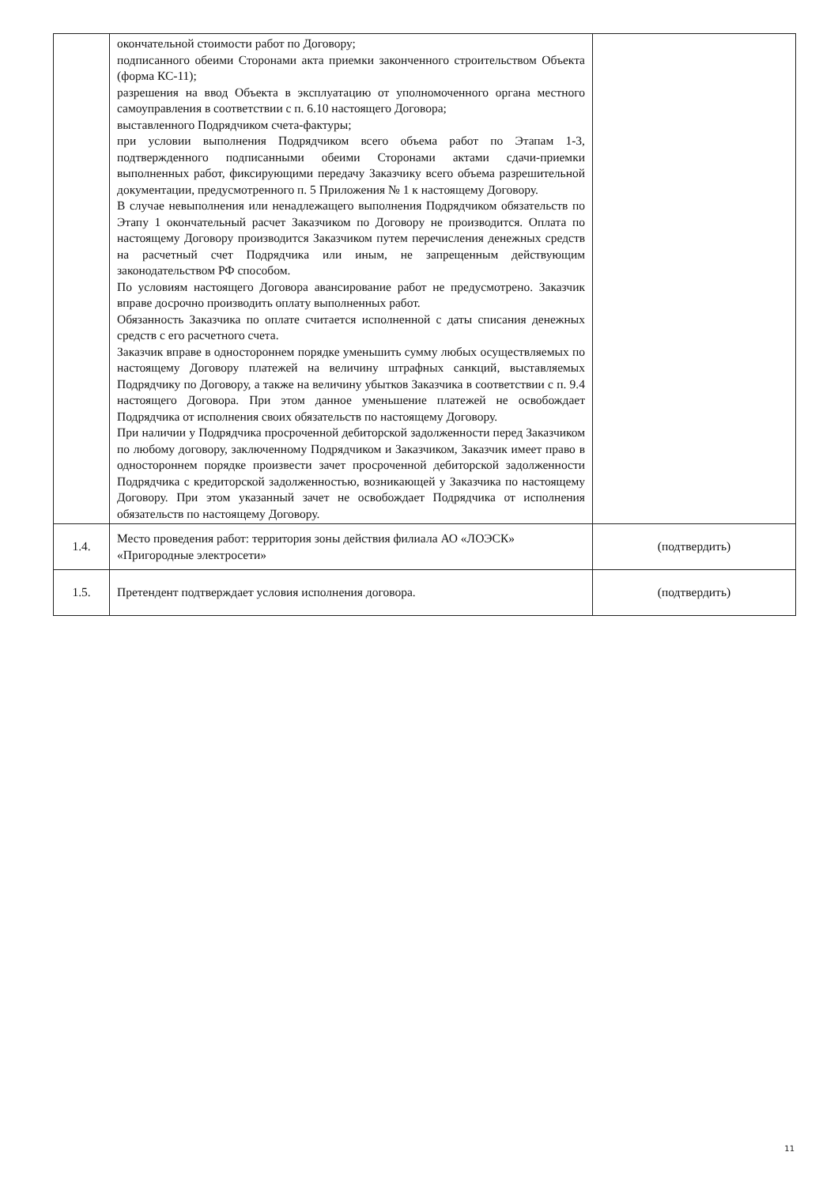| | окончательной стоимости работ по Договору; подписанного обеими Сторонами акта приемки законченного строительством Объекта (форма КС-11); разрешения на ввод Объекта в эксплуатацию от уполномоченного органа местного самоуправления в соответствии с п. 6.10 настоящего Договора; выставленного Подрядчиком счета-фактуры; при условии выполнения Подрядчиком всего объема работ по Этапам 1-3, подтвержденного подписанными обеими Сторонами актами сдачи-приемки выполненных работ, фиксирующими передачу Заказчику всего объема разрешительной документации, предусмотренного п. 5 Приложения № 1 к настоящему Договору. В случае невыполнения или ненадлежащего выполнения Подрядчиком обязательств по Этапу 1 окончательный расчет Заказчиком по Договору не производится. Оплата по настоящему Договору производится Заказчиком путем перечисления денежных средств на расчетный счет Подрядчика или иным, не запрещенным действующим законодательством РФ способом. По условиям настоящего Договора авансирование работ не предусмотрено. Заказчик вправе досрочно производить оплату выполненных работ. Обязанность Заказчика по оплате считается исполненной с даты списания денежных средств с его расчетного счета. Заказчик вправе в одностороннем порядке уменьшить сумму любых осуществляемых по настоящему Договору платежей на величину штрафных санкций, выставляемых Подрядчику по Договору, а также на величину убытков Заказчика в соответствии с п. 9.4 настоящего Договора. При этом данное уменьшение платежей не освобождает Подрядчика от исполнения своих обязательств по настоящему Договору. При наличии у Подрядчика просроченной дебиторской задолженности перед Заказчиком по любому договору, заключенному Подрядчиком и Заказчиком, Заказчик имеет право в одностороннем порядке произвести зачет просроченной дебиторской задолженности Подрядчика с кредиторской задолженностью, возникающей у Заказчика по настоящему Договору. При этом указанный зачет не освобождает Подрядчика от исполнения обязательств по настоящему Договору. | |
| 1.4. | Место проведения работ: территория зоны действия филиала АО «ЛОЭСК» «Пригородные электросети» | (подтвердить) |
| 1.5. | Претендент подтверждает условия исполнения договора. | (подтвердить) |
11